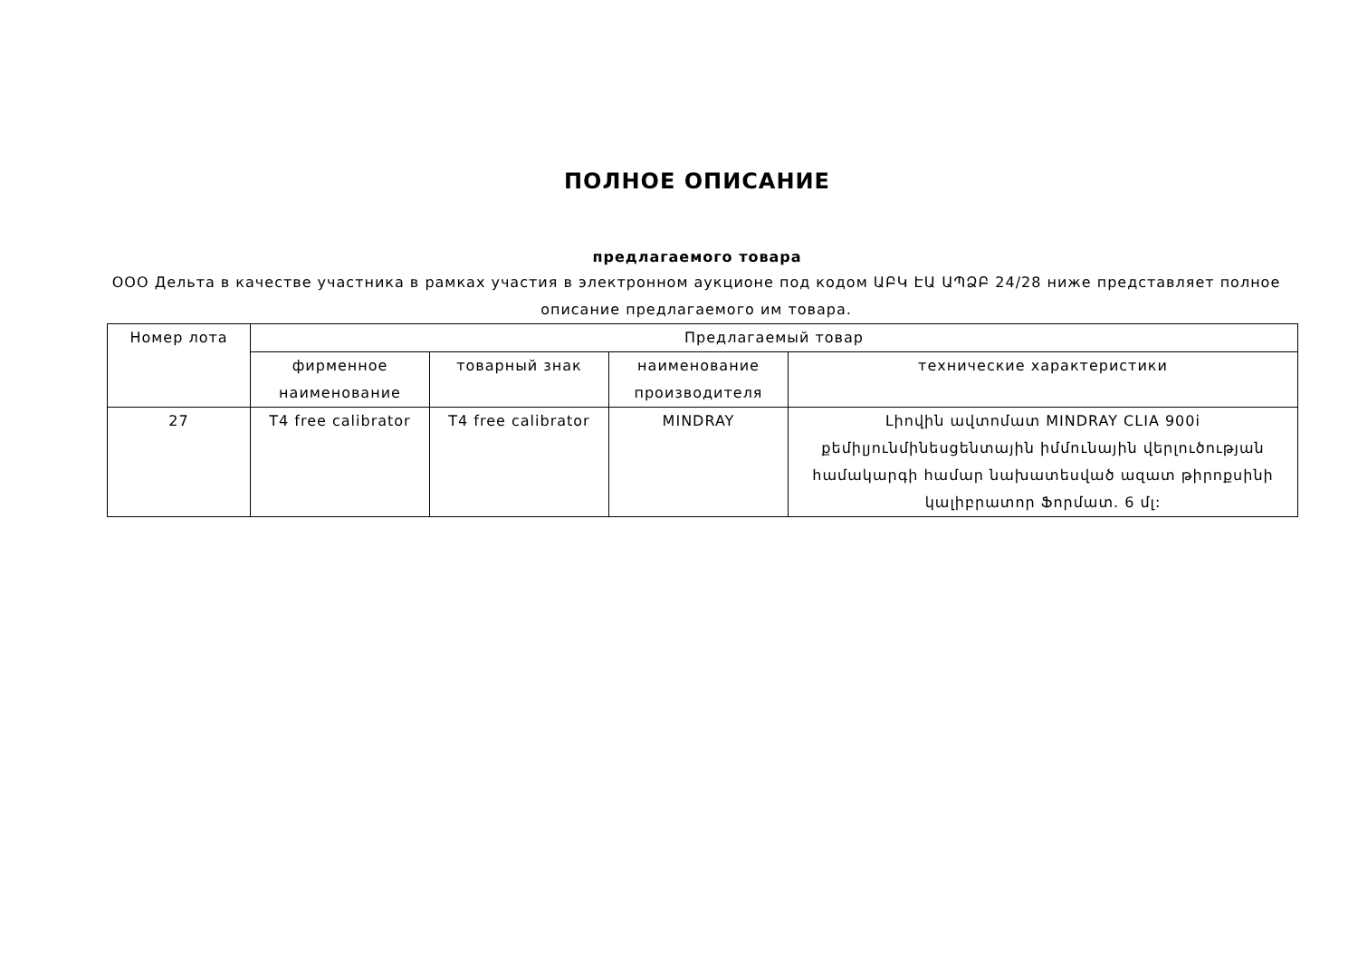ПОЛНОЕ ОПИСАНИЕ
предлагаемого товара
ООО Дельта в качестве участника в рамках участия в электронном аукционе под кодом ԱԲԿ ԷԱ ԱՊՁԲ 24/28 ниже представляет полное описание предлагаемого им товара.
| Номер лота | Предлагаемый товар | | | |
| --- | --- | --- | --- | --- |
| | фирменное наименование | товарный знак | наименование производителя | технические характеристики |
| 27 | T4 free calibrator | T4 free calibrator | MINDRAY | Լիովին ավտոմատ MINDRAY CLIA 900i քեմիլյունմինեսցենտային իմմունային վերլուծության համակարգի համար նախատեսված ազատ թիրոքսինի կալիբրատոր Ֆորմատ. 6 մլ: |